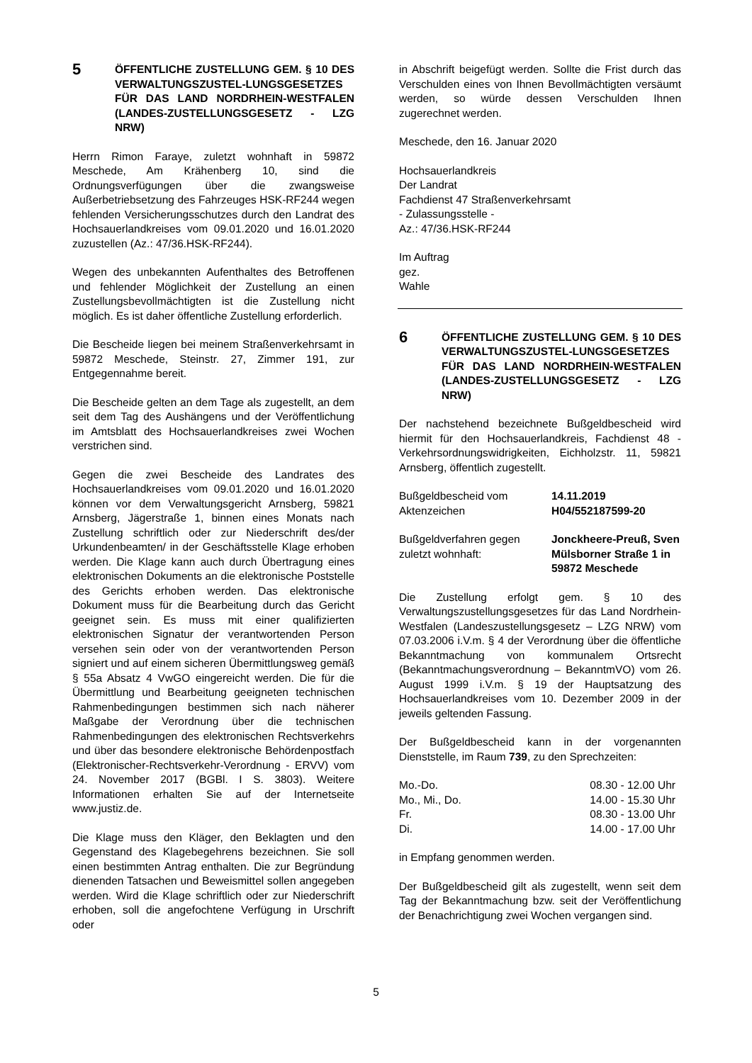5
ÖFFENTLICHE ZUSTELLUNG GEM. § 10 DES VERWALTUNGSZUSTEL-LUNGSGESETZES FÜR DAS LAND NORDRHEIN-WESTFALEN (LANDES-ZUSTELLUNGSGESETZ - LZG NRW)
Herrn Rimon Faraye, zuletzt wohnhaft in 59872 Meschede, Am Krähenberg 10, sind die Ordnungsverfügungen über die zwangsweise Außerbetriebsetzung des Fahrzeuges HSK-RF244 wegen fehlenden Versicherungsschutzes durch den Landrat des Hochsauerlandkreises vom 09.01.2020 und 16.01.2020 zuzustellen (Az.: 47/36.HSK-RF244).
Wegen des unbekannten Aufenthaltes des Betroffenen und fehlender Möglichkeit der Zustellung an einen Zustellungsbevollmächtigten ist die Zustellung nicht möglich. Es ist daher öffentliche Zustellung erforderlich.
Die Bescheide liegen bei meinem Straßenverkehrsamt in 59872 Meschede, Steinstr. 27, Zimmer 191, zur Entgegennahme bereit.
Die Bescheide gelten an dem Tage als zugestellt, an dem seit dem Tag des Aushängens und der Veröffentlichung im Amtsblatt des Hochsauerlandkreises zwei Wochen verstrichen sind.
Gegen die zwei Bescheide des Landrates des Hochsauerlandkreises vom 09.01.2020 und 16.01.2020 können vor dem Verwaltungsgericht Arnsberg, 59821 Arnsberg, Jägerstraße 1, binnen eines Monats nach Zustellung schriftlich oder zur Niederschrift des/der Urkundenbeamten/ in der Geschäftsstelle Klage erhoben werden. Die Klage kann auch durch Übertragung eines elektronischen Dokuments an die elektronische Poststelle des Gerichts erhoben werden. Das elektronische Dokument muss für die Bearbeitung durch das Gericht geeignet sein. Es muss mit einer qualifizierten elektronischen Signatur der verantwortenden Person versehen sein oder von der verantwortenden Person signiert und auf einem sicheren Übermittlungsweg gemäß § 55a Absatz 4 VwGO eingereicht werden. Die für die Übermittlung und Bearbeitung geeigneten technischen Rahmenbedingungen bestimmen sich nach näherer Maßgabe der Verordnung über die technischen Rahmenbedingungen des elektronischen Rechtsverkehrs und über das besondere elektronische Behördenpostfach (Elektronischer-Rechtsverkehr-Verordnung - ERVV) vom 24. November 2017 (BGBl. I S. 3803). Weitere Informationen erhalten Sie auf der Internetseite www.justiz.de.
Die Klage muss den Kläger, den Beklagten und den Gegenstand des Klagebegehrens bezeichnen. Sie soll einen bestimmten Antrag enthalten. Die zur Begründung dienenden Tatsachen und Beweismittel sollen angegeben werden. Wird die Klage schriftlich oder zur Niederschrift erhoben, soll die angefochtene Verfügung in Urschrift oder
in Abschrift beigefügt werden. Sollte die Frist durch das Verschulden eines von Ihnen Bevollmächtigten versäumt werden, so würde dessen Verschulden Ihnen zugerechnet werden.
Meschede, den 16. Januar 2020
Hochsauerlandkreis
Der Landrat
Fachdienst 47 Straßenverkehrsamt
- Zulassungsstelle -
Az.: 47/36.HSK-RF244
Im Auftrag
gez.
Wahle
6
ÖFFENTLICHE ZUSTELLUNG GEM. § 10 DES VERWALTUNGSZUSTEL-LUNGSGESETZES FÜR DAS LAND NORDRHEIN-WESTFALEN (LANDES-ZUSTELLUNGSGESETZ - LZG NRW)
Der nachstehend bezeichnete Bußgeldbescheid wird hiermit für den Hochsauerlandkreis, Fachdienst 48 - Verkehrsordnungswidrigkeiten, Eichholzstr. 11, 59821 Arnsberg, öffentlich zugestellt.
| Bußgeldbescheid vom | 14.11.2019 |
| Aktenzeichen | H04/552187599-20 |
| Bußgeldverfahren gegen | Jonckheere-Preuß, Sven |
| zuletzt wohnhaft: | Mülsborner Straße 1 in 59872 Meschede |
Die Zustellung erfolgt gem. § 10 des Verwaltungszustellungsgesetzes für das Land Nordrhein-Westfalen (Landeszustellungsgesetz – LZG NRW) vom 07.03.2006 i.V.m. § 4 der Verordnung über die öffentliche Bekanntmachung von kommunalem Ortsrecht (Bekanntmachungsverordnung – BekanntmVO) vom 26. August 1999 i.V.m. § 19 der Hauptsatzung des Hochsauerlandkreises vom 10. Dezember 2009 in der jeweils geltenden Fassung.
Der Bußgeldbescheid kann in der vorgenannten Dienststelle, im Raum 739, zu den Sprechzeiten:
| Mo.-Do. | 08.30 - 12.00 Uhr |
| Mo., Mi., Do. | 14.00 - 15.30 Uhr |
| Fr. | 08.30 - 13.00 Uhr |
| Di. | 14.00 - 17.00 Uhr |
in Empfang genommen werden.
Der Bußgeldbescheid gilt als zugestellt, wenn seit dem Tag der Bekanntmachung bzw. seit der Veröffentlichung der Benachrichtigung zwei Wochen vergangen sind.
5